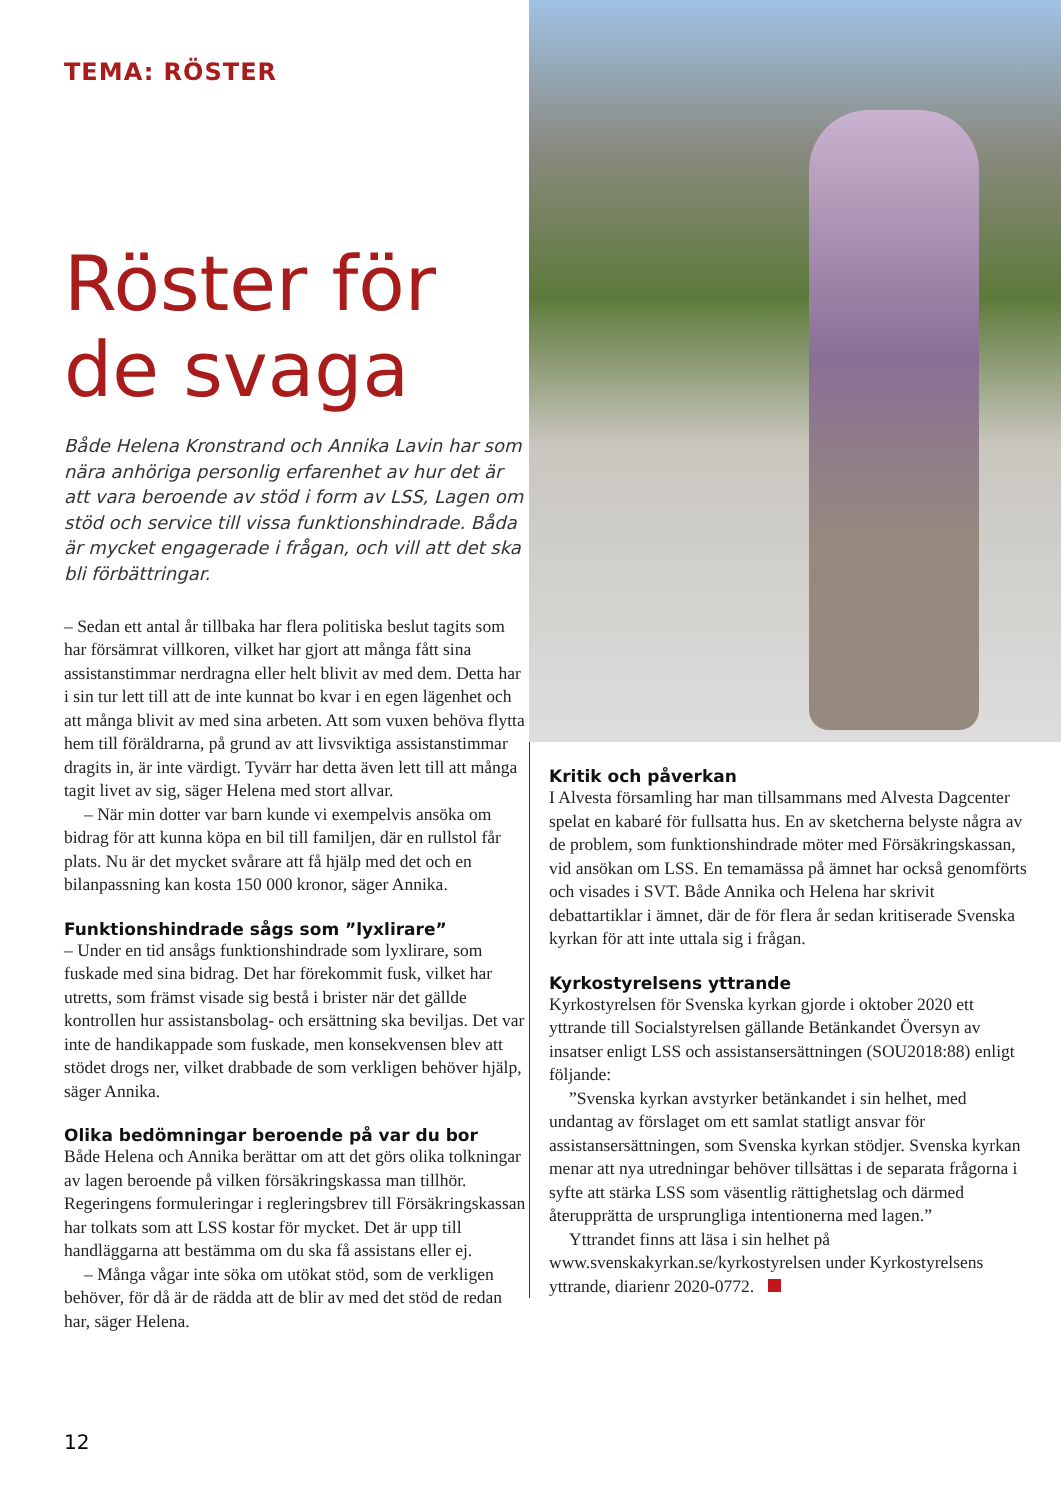TEMA: RÖSTER
Röster för de svaga
Både Helena Kronstrand och Annika Lavin har som nära anhöriga personlig erfarenhet av hur det är att vara beroende av stöd i form av LSS, Lagen om stöd och service till vissa funktionshindrade. Båda är mycket engagerade i frågan, och vill att det ska bli förbättringar.
– Sedan ett antal år tillbaka har flera politiska beslut tagits som har försämrat villkoren, vilket har gjort att många fått sina assistanstimmar nerdragna eller helt blivit av med dem. Detta har i sin tur lett till att de inte kunnat bo kvar i en egen lägenhet och att många blivit av med sina arbeten. Att som vuxen behöva flytta hem till föräldrarna, på grund av att livsviktiga assistanstimmar dragits in, är inte värdigt. Tyvärr har detta även lett till att många tagit livet av sig, säger Helena med stort allvar.
– När min dotter var barn kunde vi exempelvis ansöka om bidrag för att kunna köpa en bil till familjen, där en rullstol får plats. Nu är det mycket svårare att få hjälp med det och en bilanpassning kan kosta 150 000 kronor, säger Annika.
Funktionshindrade sågs som ”lyxlirare”
– Under en tid ansågs funktionshindrade som lyxlirare, som fuskade med sina bidrag. Det har förekommit fusk, vilket har utretts, som främst visade sig bestå i brister när det gällde kontrollen hur assistansbolag- och ersättning ska beviljas. Det var inte de handikappade som fuskade, men konsekvensen blev att stödet drogs ner, vilket drabbade de som verkligen behöver hjälp, säger Annika.
Olika bedömningar beroende på var du bor
Både Helena och Annika berättar om att det görs olika tolkningar av lagen beroende på vilken försäkringskassa man tillhör. Regeringens formuleringar i regleringsbrev till Försäkringskassan har tolkats som att LSS kostar för mycket. Det är upp till handläggarna att bestämma om du ska få assistans eller ej.
– Många vågar inte söka om utökat stöd, som de verkligen behöver, för då är de rädda att de blir av med det stöd de redan har, säger Helena.
Kritik och påverkan
I Alvesta församling har man tillsammans med Alvesta Dagcenter spelat en kabaré för fullsatta hus. En av sketcherna belyste några av de problem, som funktionshindrade möter med Försäkringskassan, vid ansökan om LSS. En temamässa på ämnet har också genomförts och visades i SVT. Både Annika och Helena har skrivit debattartiklar i ämnet, där de för flera år sedan kritiserade Svenska kyrkan för att inte uttala sig i frågan.
Kyrkostyrelsens yttrande
Kyrkostyrelsen för Svenska kyrkan gjorde i oktober 2020 ett yttrande till Socialstyrelsen gällande Betänkandet Översyn av insatser enligt LSS och assistansersättningen (SOU2018:88) enligt följande:
”Svenska kyrkan avstyrker betänkandet i sin helhet, med undantag av förslaget om ett samlat statligt ansvar för assistansersättningen, som Svenska kyrkan stödjer. Svenska kyrkan menar att nya utredningar behöver tillsättas i de separata frågorna i syfte att stärka LSS som väsentlig rättighetslag och därmed återupprätta de ursprungliga intentionerna med lagen.”
Yttrandet finns att läsa i sin helhet på www.svenskakyrkan.se/kyrkostyrelsen under Kyrkostyrelsens yttrande, diarienr 2020-0772.
12